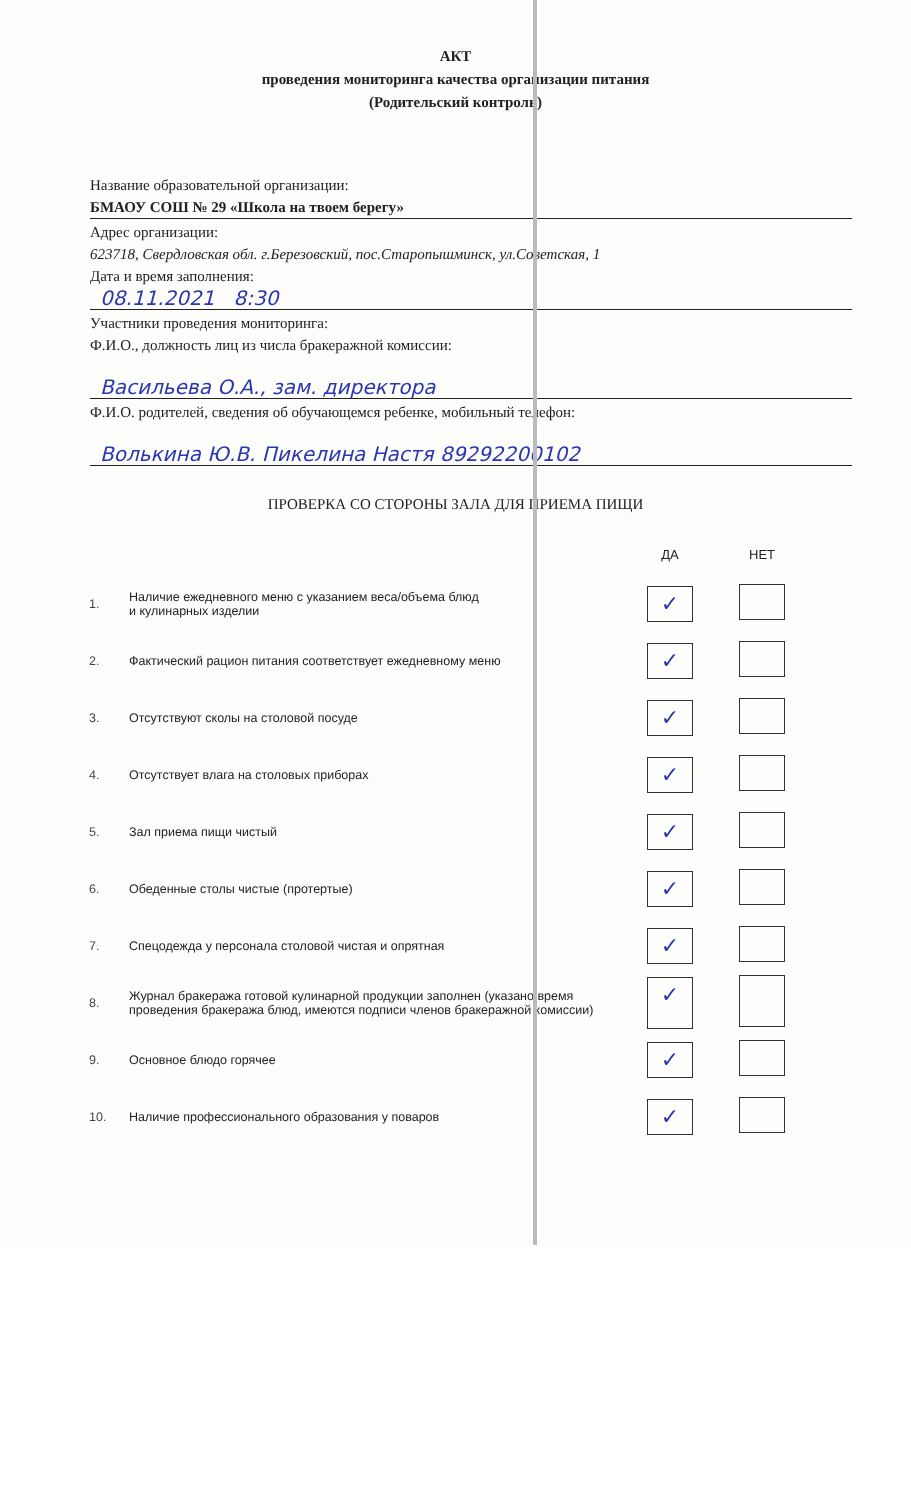АКТ
проведения мониторинга качества организации питания
(Родительский контроль)
Название образовательной организации:
БМАОУ СОШ № 29 «Школа на твоем берегу»
Адрес организации:
623718, Свердловская обл. г.Березовский, пос.Старопышминск, ул.Советская, 1
Дата и время заполнения:
08.11.2021 8:30
Участники проведения мониторинга:
Ф.И.О., должность лиц из числа бракеражной комиссии:
Васильева О.А., зам. директора
Ф.И.О. родителей, сведения об обучающемся ребенке, мобильный телефон:
Волькина Ю.В. Пикелина Настя 89292200102
ПРОВЕРКА СО СТОРОНЫ ЗАЛА ДЛЯ ПРИЕМА ПИЩИ
| | | ДА | НЕТ |
| --- | --- | --- | --- |
| 1. | Наличие ежедневного меню с указанием веса/объема блюд и кулинарных изделии | ✓ | |
| 2. | Фактический рацион питания соответствует ежедневному меню | ✓ | |
| 3. | Отсутствуют сколы на столовой посуде | ✓ | |
| 4. | Отсутствует влага на столовых приборах | ✓ | |
| 5. | Зал приема пищи чистый | ✓ | |
| 6. | Обеденные столы чистые (протертые) | ✓ | |
| 7. | Спецодежда у персонала столовой чистая и опрятная | ✓ | |
| 8. | Журнал бракеража готовой кулинарной продукции заполнен (указано время проведения бракеража блюд, имеются подписи членов бракеражной комиссии) | ✓ | |
| 9. | Основное блюдо горячее | ✓ | |
| 10. | Наличие профессионального образования у поваров | ✓ | |